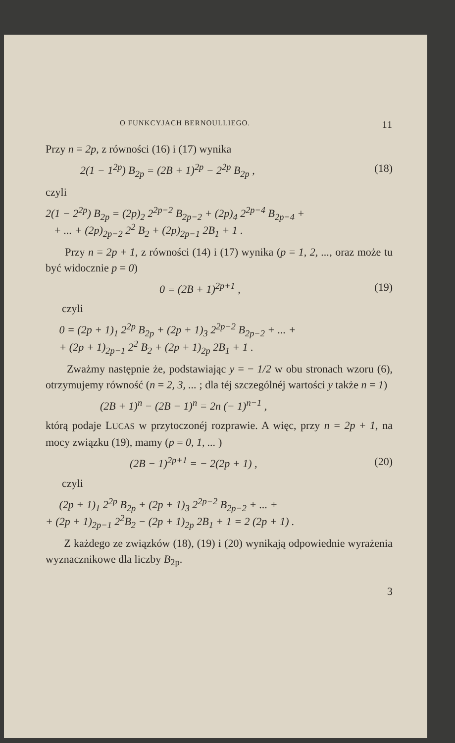O FUNKCYJACH BERNOULLIEGO. 11
Przy n = 2p, z równości (16) i (17) wynika
2(1 − 1<sup>2p</sup>) B<sub>2p</sub> = (2B + 1)<sup>2p</sup> − 2<sup>2p</sup> B<sub>2p</sub> , (18)
czyli
2(1 − 2<sup>2p</sup>) B<sub>2p</sub> = (2p)<sub>2</sub> 2<sup>2p−2</sup> B<sub>2p−2</sub> + (2p)<sub>4</sub> 2<sup>2p−4</sup> B<sub>2p−4</sub> +
+ ... + (2p)<sub>2p−2</sub> 2<sup>2</sup> B<sub>2</sub> + (2p)<sub>2p−1</sub> 2B<sub>1</sub> + 1 .
Przy n = 2p + 1, z równości (14) i (17) wynika (p = 1, 2, ..., oraz może tu być widocznie p = 0)
0 = (2B + 1)<sup>2p+1</sup> , (19)
czyli
0 = (2p + 1)<sub>1</sub> 2<sup>2p</sup> B<sub>2p</sub> + (2p + 1)<sub>3</sub> 2<sup>2p−2</sup> B<sub>2p−2</sub> + ... +
+ (2p + 1)<sub>2p−1</sub> 2<sup>2</sup> B<sub>2</sub> + (2p + 1)<sub>2p</sub> 2B<sub>1</sub> + 1 .
Zważmy następnie że, podstawiając y = − 1/2 w obu stronach wzoru (6), otrzymujemy równość (n = 2, 3, ... ; dla téj szczególnéj wartości y także n = 1)
(2B + 1)<sup>n</sup> − (2B − 1)<sup>n</sup> = 2n (− 1)<sup>n−1</sup> ,
którą podaje LUCAS w przytoczonéj rozprawie. A więc, przy n = 2p + 1, na mocy związku (19), mamy (p = 0, 1, ... )
(2B − 1)<sup>2p+1</sup> = − 2(2p + 1) , (20)
czyli
(2p + 1)<sub>1</sub> 2<sup>2p</sup> B<sub>2p</sub> + (2p + 1)<sub>3</sub> 2<sup>2p−2</sup> B<sub>2p−2</sub> + ... +
+ (2p + 1)<sub>2p−1</sub> 2<sup>2</sup>B<sub>2</sub> − (2p + 1)<sub>2p</sub> 2B<sub>1</sub> + 1 = 2 (2p + 1) .
Z każdego ze związków (18), (19) i (20) wynikają odpowiednie wyrażenia wyznacznikowe dla liczby B<sub>2p</sub>.
3